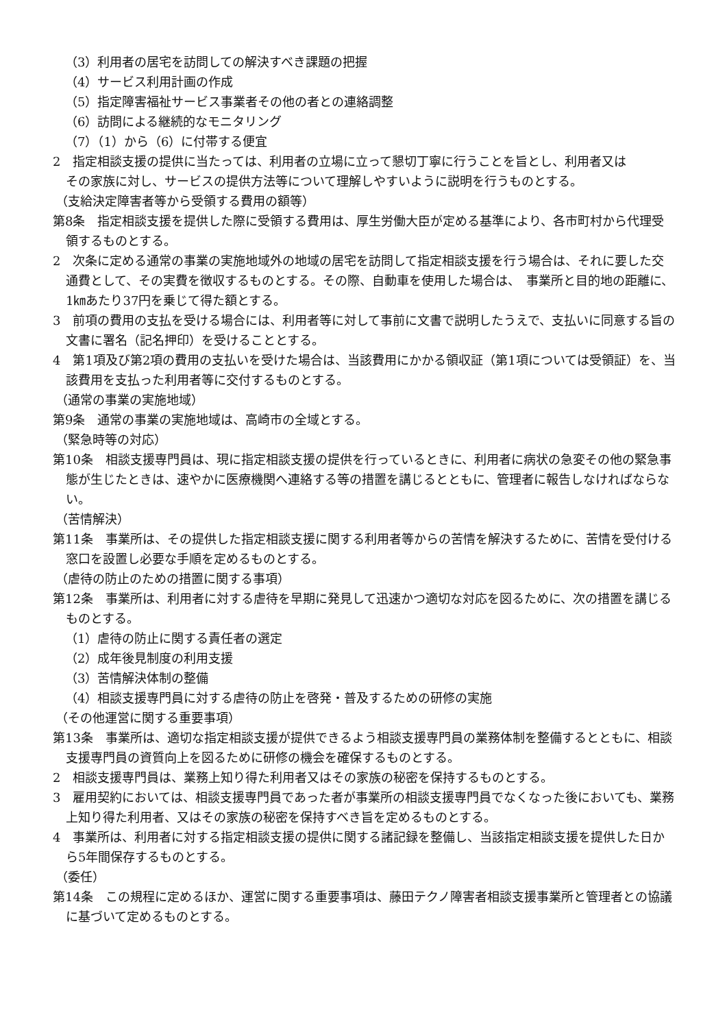（3）利用者の居宅を訪問しての解決すべき課題の把握
（4）サービス利用計画の作成
（5）指定障害福祉サービス事業者その他の者との連絡調整
（6）訪問による継続的なモニタリング
（7）（1）から（6）に付帯する便宜
2　指定相談支援の提供に当たっては、利用者の立場に立って懇切丁寧に行うことを旨とし、利用者又はその家族に対し、サービスの提供方法等について理解しやすいように説明を行うものとする。
（支給決定障害者等から受領する費用の額等）
第8条　指定相談支援を提供した際に受領する費用は、厚生労働大臣が定める基準により、各市町村から代理受領するものとする。
2　次条に定める通常の事業の実施地域外の地域の居宅を訪問して指定相談支援を行う場合は、それに要した交通費として、その実費を徴収するものとする。その際、自動車を使用した場合は、　事業所と目的地の距離に、1㎞あたり37円を乗じて得た額とする。
3　前項の費用の支払を受ける場合には、利用者等に対して事前に文書で説明したうえで、支払いに同意する旨の文書に署名（記名押印）を受けることとする。
4　第1項及び第2項の費用の支払いを受けた場合は、当該費用にかかる領収証（第1項については受領証）を、当該費用を支払った利用者等に交付するものとする。
（通常の事業の実施地域）
第9条　通常の事業の実施地域は、高崎市の全域とする。
（緊急時等の対応）
第10条　相談支援専門員は、現に指定相談支援の提供を行っているときに、利用者に病状の急変その他の緊急事態が生じたときは、速やかに医療機関へ連絡する等の措置を講じるとともに、管理者に報告しなければならない。
（苦情解決）
第11条　事業所は、その提供した指定相談支援に関する利用者等からの苦情を解決するために、苦情を受付ける窓口を設置し必要な手順を定めるものとする。
（虐待の防止のための措置に関する事項）
第12条　事業所は、利用者に対する虐待を早期に発見して迅速かつ適切な対応を図るために、次の措置を講じるものとする。
（1）虐待の防止に関する責任者の選定
（2）成年後見制度の利用支援
（3）苦情解決体制の整備
（4）相談支援専門員に対する虐待の防止を啓発・普及するための研修の実施
（その他運営に関する重要事項）
第13条　事業所は、適切な指定相談支援が提供できるよう相談支援専門員の業務体制を整備するとともに、相談支援専門員の資質向上を図るために研修の機会を確保するものとする。
2　相談支援専門員は、業務上知り得た利用者又はその家族の秘密を保持するものとする。
3　雇用契約においては、相談支援専門員であった者が事業所の相談支援専門員でなくなった後においても、業務上知り得た利用者、又はその家族の秘密を保持すべき旨を定めるものとする。
4　事業所は、利用者に対する指定相談支援の提供に関する諸記録を整備し、当該指定相談支援を提供した日から5年間保存するものとする。
（委任）
第14条　この規程に定めるほか、運営に関する重要事項は、藤田テクノ障害者相談支援事業所と管理者との協議に基づいて定めるものとする。